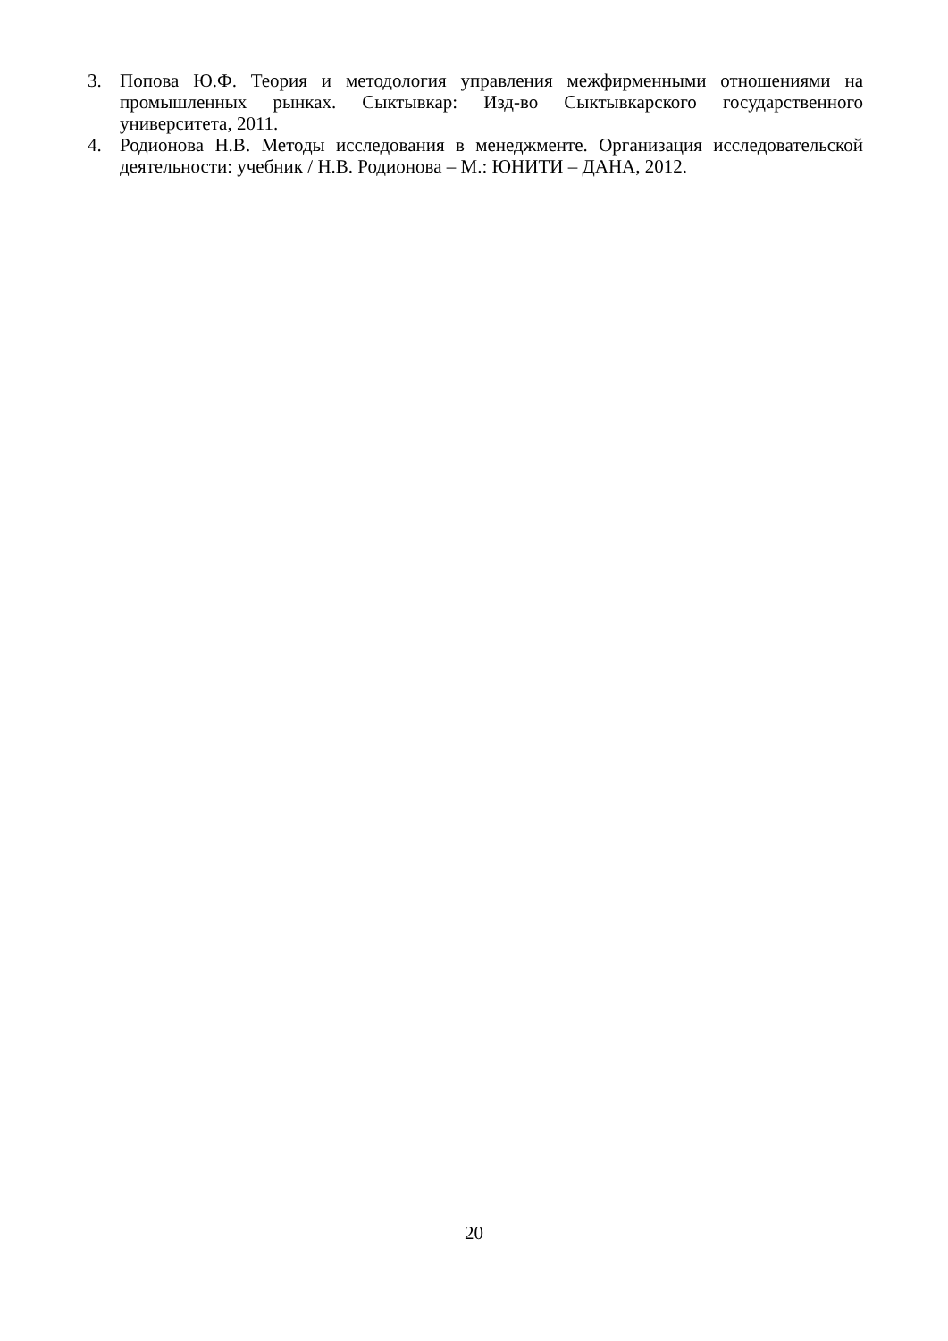3. Попова Ю.Ф. Теория и методология управления межфирменными отношениями на промышленных рынках. Сыктывкар: Изд-во Сыктывкарского государственного университета, 2011.
4. Родионова Н.В. Методы исследования в менеджменте. Организация исследовательской деятельности: учебник / Н.В. Родионова – М.: ЮНИТИ – ДАНА, 2012.
20